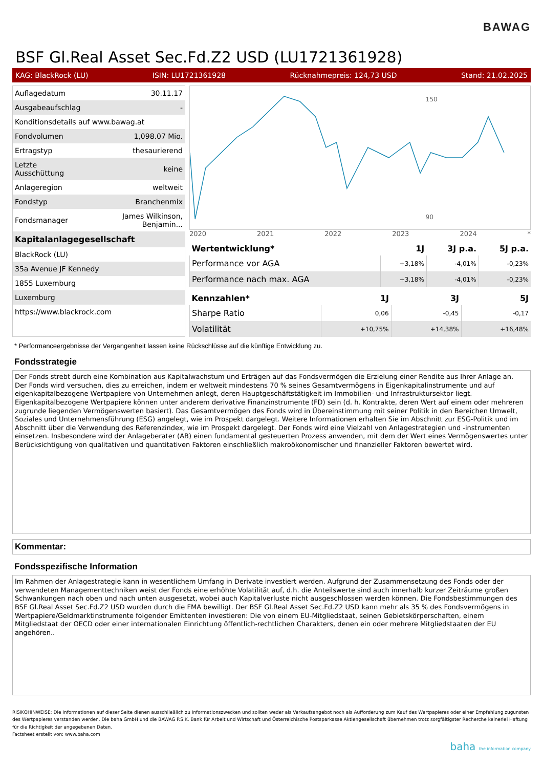BAWAG
BSF Gl.Real Asset Sec.Fd.Z2 USD (LU1721361928)
KAG: BlackRock (LU) ISIN: LU1721361928 Rücknahmepreis: 124,73 USD Stand: 21.02.2025
| Auflagedatum | 30.11.17 |
| Ausgabeaufschlag | - |
| Konditionsdetails auf www.bawag.at | |
| Fondvolumen | 1,098.07 Mio. |
| Ertragstyp | thesaurierend |
| Letzte Ausschüttung | keine |
| Anlageregion | weltweit |
| Fondstyp | Branchenmix |
| Fondsmanager | James Wilkinson, Benjamin... |
| Kapitalanlagegesellschaft | |
| BlackRock (LU) | |
| 35a Avenue JF Kennedy | |
| 1855 Luxemburg | |
| Luxemburg | |
| https://www.blackrock.com | |
150
90
2020 2021 2022 2023 2024 *
| Wertentwicklung* | 1J | 3J p.a. | 5J p.a. |
| --- | --- | --- | --- |
| Performance vor AGA | +3,18% | -4,01% | -0,23% |
| Performance nach max. AGA | +3,18% | -4,01% | -0,23% |
| Kennzahlen* | 1J | 3J | 5J |
| --- | --- | --- | --- |
| Sharpe Ratio | 0,06 | -0,45 | -0,17 |
| Volatilität | +10,75% | +14,38% | +16,48% |
* Performanceergebnisse der Vergangenheit lassen keine Rückschlüsse auf die künftige Entwicklung zu.
Fondsstrategie
Der Fonds strebt durch eine Kombination aus Kapitalwachstum und Erträgen auf das Fondsvermögen die Erzielung einer Rendite aus Ihrer Anlage an.
Der Fonds wird versuchen, dies zu erreichen, indem er weltweit mindestens 70 % seines Gesamtvermögens in Eigenkapitalinstrumente und auf eigenkapitalbezogene Wertpapiere von Unternehmen anlegt, deren Hauptgeschäftstätigkeit im Immobilien- und Infrastruktursektor liegt. Eigenkapitalbezogene Wertpapiere können unter anderem derivative Finanzinstrumente (FD) sein (d. h. Kontrakte, deren Wert auf einem oder mehreren zugrunde liegenden Vermögenswerten basiert). Das Gesamtvermögen des Fonds wird in Übereinstimmung mit seiner Politik in den Bereichen Umwelt, Soziales und Unternehmensführung (ESG) angelegt, wie im Prospekt dargelegt. Weitere Informationen erhalten Sie im Abschnitt zur ESG-Politik und im Abschnitt über die Verwendung des Referenzindex, wie im Prospekt dargelegt. Der Fonds wird eine Vielzahl von Anlagestrategien und -instrumenten einsetzen. Insbesondere wird der Anlageberater (AB) einen fundamental gesteuerten Prozess anwenden, mit dem der Wert eines Vermögenswertes unter Berücksichtigung von qualitativen und quantitativen Faktoren einschließlich makroökonomischer und finanzieller Faktoren bewertet wird.
Kommentar:
Fondsspezifische Information
Im Rahmen der Anlagestrategie kann in wesentlichem Umfang in Derivate investiert werden. Aufgrund der Zusammensetzung des Fonds oder der verwendeten Managementtechniken weist der Fonds eine erhöhte Volatilität auf, d.h. die Anteilswerte sind auch innerhalb kurzer Zeiträume großen Schwankungen nach oben und nach unten ausgesetzt, wobei auch Kapitalverluste nicht ausgeschlossen werden können. Die Fondsbestimmungen des BSF Gl.Real Asset Sec.Fd.Z2 USD wurden durch die FMA bewilligt. Der BSF Gl.Real Asset Sec.Fd.Z2 USD kann mehr als 35 % des Fondsvermögens in Wertpapiere/Geldmarktinstrumente folgender Emittenten investieren: Die von einem EU-Mitgliedstaat, seinen Gebietskörperschaften, einem Mitgliedstaat der OECD oder einer internationalen Einrichtung öffentlich-rechtlichen Charakters, denen ein oder mehrere Mitgliedstaaten der EU angehören..
RISIKOHINWEISE: Die Informationen auf dieser Seite dienen ausschließlich zu Informationszwecken und sollten weder als Verkaufsangebot noch als Aufforderung zum Kauf des Wertpapieres oder einer Empfehlung zugunsten des Wertpapieres verstanden werden. Die baha GmbH und die BAWAG P.S.K. Bank für Arbeit und Wirtschaft und Österreichische Postsparkasse Aktiengesellschaft übernehmen trotz sorgfältigster Recherche keinerlei Haftung für die Richtigkeit der angegebenen Daten.
Factsheet erstellt von: www.baha.com
baha the information company